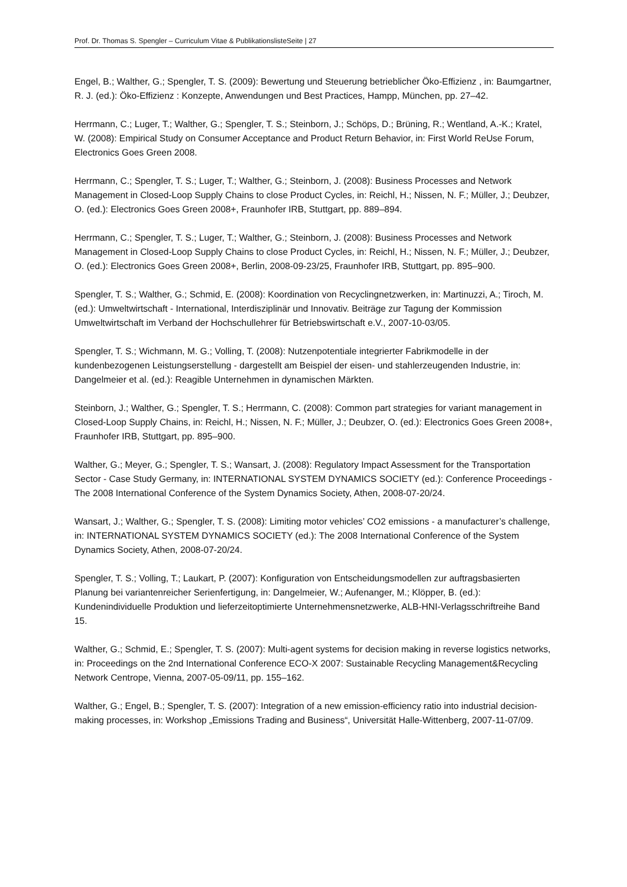Prof. Dr. Thomas S. Spengler – Curriculum Vitae & PublikationslisteSeite | 27
Engel, B.; Walther, G.; Spengler, T. S. (2009): Bewertung und Steuerung betrieblicher Öko-Effizienz , in: Baumgartner, R. J. (ed.): Öko-Effizienz : Konzepte, Anwendungen und Best Practices, Hampp, München, pp. 27–42.
Herrmann, C.; Luger, T.; Walther, G.; Spengler, T. S.; Steinborn, J.; Schöps, D.; Brüning, R.; Wentland, A.-K.; Kratel, W. (2008): Empirical Study on Consumer Acceptance and Product Return Behavior, in: First World ReUse Forum, Electronics Goes Green 2008.
Herrmann, C.; Spengler, T. S.; Luger, T.; Walther, G.; Steinborn, J. (2008): Business Processes and Network Management in Closed-Loop Supply Chains to close Product Cycles, in: Reichl, H.; Nissen, N. F.; Müller, J.; Deubzer, O. (ed.): Electronics Goes Green 2008+, Fraunhofer IRB, Stuttgart, pp. 889–894.
Herrmann, C.; Spengler, T. S.; Luger, T.; Walther, G.; Steinborn, J. (2008): Business Processes and Network Management in Closed-Loop Supply Chains to close Product Cycles, in: Reichl, H.; Nissen, N. F.; Müller, J.; Deubzer, O. (ed.): Electronics Goes Green 2008+, Berlin, 2008-09-23/25, Fraunhofer IRB, Stuttgart, pp. 895–900.
Spengler, T. S.; Walther, G.; Schmid, E. (2008): Koordination von Recyclingnetzwerken, in: Martinuzzi, A.; Tiroch, M. (ed.): Umweltwirtschaft - International, Interdisziplinär und Innovativ. Beiträge zur Tagung der Kommission Umweltwirtschaft im Verband der Hochschullehrer für Betriebswirtschaft e.V., 2007-10-03/05.
Spengler, T. S.; Wichmann, M. G.; Volling, T. (2008): Nutzenpotentiale integrierter Fabrikmodelle in der kundenbezogenen Leistungserstellung - dargestellt am Beispiel der eisen- und stahlerzeugenden Industrie, in: Dangelmeier et al. (ed.): Reagible Unternehmen in dynamischen Märkten.
Steinborn, J.; Walther, G.; Spengler, T. S.; Herrmann, C. (2008): Common part strategies for variant management in Closed-Loop Supply Chains, in: Reichl, H.; Nissen, N. F.; Müller, J.; Deubzer, O. (ed.): Electronics Goes Green 2008+, Fraunhofer IRB, Stuttgart, pp. 895–900.
Walther, G.; Meyer, G.; Spengler, T. S.; Wansart, J. (2008): Regulatory Impact Assessment for the Transportation Sector - Case Study Germany, in: INTERNATIONAL SYSTEM DYNAMICS SOCIETY (ed.): Conference Proceedings - The 2008 International Conference of the System Dynamics Society, Athen, 2008-07-20/24.
Wansart, J.; Walther, G.; Spengler, T. S. (2008): Limiting motor vehicles’ CO2 emissions - a manufacturer’s challenge, in: INTERNATIONAL SYSTEM DYNAMICS SOCIETY (ed.): The 2008 International Conference of the System Dynamics Society, Athen, 2008-07-20/24.
Spengler, T. S.; Volling, T.; Laukart, P. (2007): Konfiguration von Entscheidungsmodellen zur auftragsbasierten Planung bei variantenreicher Serienfertigung, in: Dangelmeier, W.; Aufenanger, M.; Klöpper, B. (ed.): Kundenindividuelle Produktion und lieferzeitoptimierte Unternehmensnetzwerke, ALB-HNI-Verlagsschriftreihe Band 15.
Walther, G.; Schmid, E.; Spengler, T. S. (2007): Multi-agent systems for decision making in reverse logistics networks, in: Proceedings on the 2nd International Conference ECO-X 2007: Sustainable Recycling Management&Recycling Network Centrope, Vienna, 2007-05-09/11, pp. 155–162.
Walther, G.; Engel, B.; Spengler, T. S. (2007): Integration of a new emission-efficiency ratio into industrial decision-making processes, in: Workshop „Emissions Trading and Business“, Universität Halle-Wittenberg, 2007-11-07/09.